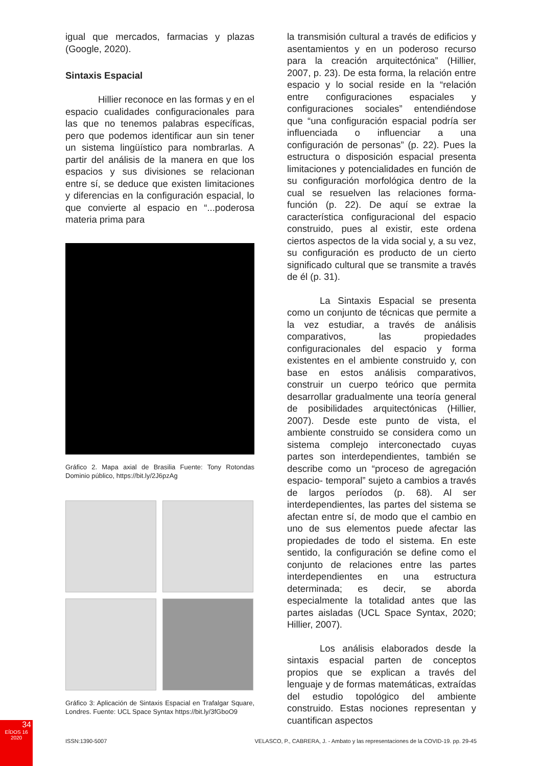igual que mercados, farmacias y plazas (Google, 2020).
Sintaxis Espacial
Hillier reconoce en las formas y en el espacio cualidades configuracionales para las que no tenemos palabras específicas, pero que podemos identificar aun sin tener un sistema lingüístico para nombrarlas. A partir del análisis de la manera en que los espacios y sus divisiones se relacionan entre sí, se deduce que existen limitaciones y diferencias en la configuración espacial, lo que convierte al espacio en “...poderosa materia prima para
Gráfico 2. Mapa axial de Brasilia Fuente: Tony Rotondas Dominio público, https://bit.ly/2J6pzAg
Gráfico 3: Aplicación de Sintaxis Espacial en Trafalgar Square, Londres. Fuente: UCL Space Syntax https://bit.ly/3fGboO9
la transmisión cultural a través de edificios y asentamientos y en un poderoso recurso para la creación arquitectónica” (Hillier, 2007, p. 23). De esta forma, la relación entre espacio y lo social reside en la “relación entre configuraciones espaciales y configuraciones sociales” entendiéndose que “una configuración espacial podría ser influenciada o influenciar a una configuración de personas” (p. 22). Pues la estructura o disposición espacial presenta limitaciones y potencialidades en función de su configuración morfológica dentro de la cual se resuelven las relaciones forma- función (p. 22). De aquí se extrae la característica configuracional del espacio construido, pues al existir, este ordena ciertos aspectos de la vida social y, a su vez, su configuración es producto de un cierto significado cultural que se transmite a través de él (p. 31).
La Sintaxis Espacial se presenta como un conjunto de técnicas que permite a la vez estudiar, a través de análisis comparativos, las propiedades configuracionales del espacio y forma existentes en el ambiente construido y, con base en estos análisis comparativos, construir un cuerpo teórico que permita desarrollar gradualmente una teoría general de posibilidades arquitectónicas (Hillier, 2007). Desde este punto de vista, el ambiente construido se considera como un sistema complejo interconectado cuyas partes son interdependientes, también se describe como un “proceso de agregación espacio- temporal” sujeto a cambios a través de largos períodos (p. 68). Al ser interdependientes, las partes del sistema se afectan entre sí, de modo que el cambio en uno de sus elementos puede afectar las propiedades de todo el sistema. En este sentido, la configuración se define como el conjunto de relaciones entre las partes interdependientes en una estructura determinada; es decir, se aborda especialmente la totalidad antes que las partes aisladas (UCL Space Syntax, 2020; Hillier, 2007).
Los análisis elaborados desde la sintaxis espacial parten de conceptos propios que se explican a través del lenguaje y de formas matemáticas, extraídas del estudio topológico del ambiente construido. Estas nociones representan y cuantifican aspectos
34
EÍDOS 16
2020
ISSN:1390-5007 VELASCO, P., CABRERA, J. - Ambato y las representaciones de la COVID-19. pp. 29-45